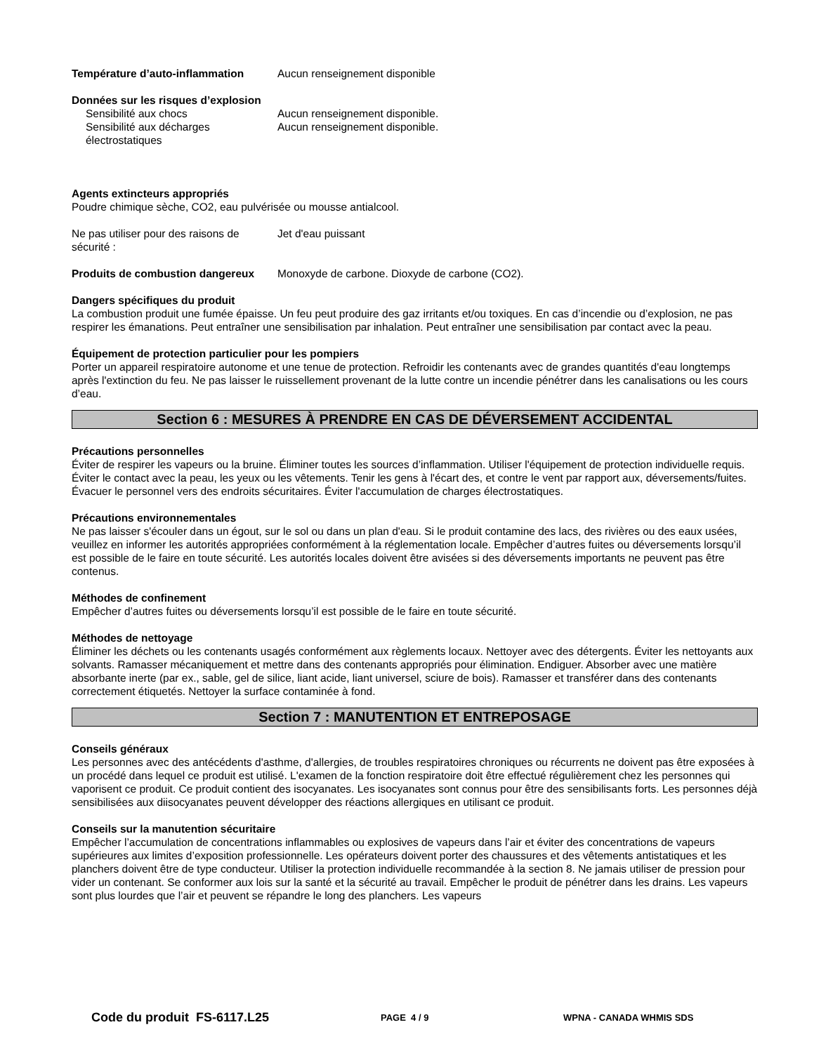Température d’auto-inflammation Aucun renseignement disponible
Données sur les risques d’explosion
Sensibilité aux chocs Aucun renseignement disponible.
Sensibilité aux décharges électrostatiques
Aucun renseignement disponible.
Agents extincteurs appropriés
Poudre chimique sèche, CO2, eau pulvérisée ou mousse antialcool.
Ne pas utiliser pour des raisons de sécurité :
Jet d'eau puissant
Produits de combustion dangereux
Monoxyde de carbone. Dioxyde de carbone (CO2).
Dangers spécifiques du produit
La combustion produit une fumée épaisse. Un feu peut produire des gaz irritants et/ou toxiques. En cas d’incendie ou d’explosion, ne pas respirer les émanations. Peut entraîner une sensibilisation par inhalation. Peut entraîner une sensibilisation par contact avec la peau.
Équipement de protection particulier pour les pompiers
Porter un appareil respiratoire autonome et une tenue de protection. Refroidir les contenants avec de grandes quantités d'eau longtemps après l'extinction du feu. Ne pas laisser le ruissellement provenant de la lutte contre un incendie pénétrer dans les canalisations ou les cours d’eau.
Section 6 : MESURES À PRENDRE EN CAS DE DÉVERSEMENT ACCIDENTAL
Précautions personnelles
Éviter de respirer les vapeurs ou la bruine. Éliminer toutes les sources d’inflammation. Utiliser l'équipement de protection individuelle requis. Éviter le contact avec la peau, les yeux ou les vêtements. Tenir les gens à l'écart des, et contre le vent par rapport aux, déversements/fuites. Évacuer le personnel vers des endroits sécuritaires. Éviter l'accumulation de charges électrostatiques.
Précautions environnementales
Ne pas laisser s'écouler dans un égout, sur le sol ou dans un plan d'eau. Si le produit contamine des lacs, des rivières ou des eaux usées, veuillez en informer les autorités appropriées conformément à la réglementation locale. Empêcher d’autres fuites ou déversements lorsqu’il est possible de le faire en toute sécurité. Les autorités locales doivent être avisées si des déversements importants ne peuvent pas être contenus.
Méthodes de confinement
Empêcher d’autres fuites ou déversements lorsqu’il est possible de le faire en toute sécurité.
Méthodes de nettoyage
Éliminer les déchets ou les contenants usagés conformément aux règlements locaux. Nettoyer avec des détergents. Éviter les nettoyants aux solvants. Ramasser mécaniquement et mettre dans des contenants appropriés pour élimination. Endiguer. Absorber avec une matière absorbante inerte (par ex., sable, gel de silice, liant acide, liant universel, sciure de bois). Ramasser et transférer dans des contenants correctement étiquetés. Nettoyer la surface contaminée à fond.
Section 7 : MANUTENTION ET ENTREPOSAGE
Conseils généraux
Les personnes avec des antécédents d'asthme, d'allergies, de troubles respiratoires chroniques ou récurrents ne doivent pas être exposées à un procédé dans lequel ce produit est utilisé. L'examen de la fonction respiratoire doit être effectué régulièrement chez les personnes qui vaporisent ce produit. Ce produit contient des isocyanates. Les isocyanates sont connus pour être des sensibilisants forts. Les personnes déjà sensibilisées aux diisocyanates peuvent développer des réactions allergiques en utilisant ce produit.
Conseils sur la manutention sécuritaire
Empêcher l’accumulation de concentrations inflammables ou explosives de vapeurs dans l’air et éviter des concentrations de vapeurs supérieures aux limites d’exposition professionnelle. Les opérateurs doivent porter des chaussures et des vêtements antistatiques et les planchers doivent être de type conducteur. Utiliser la protection individuelle recommandée à la section 8. Ne jamais utiliser de pression pour vider un contenant. Se conformer aux lois sur la santé et la sécurité au travail. Empêcher le produit de pénétrer dans les drains. Les vapeurs sont plus lourdes que l’air et peuvent se répandre le long des planchers. Les vapeurs
Code du produit FS-6117.L25
PAGE 4 / 9 WPNA - CANADA WHMIS SDS